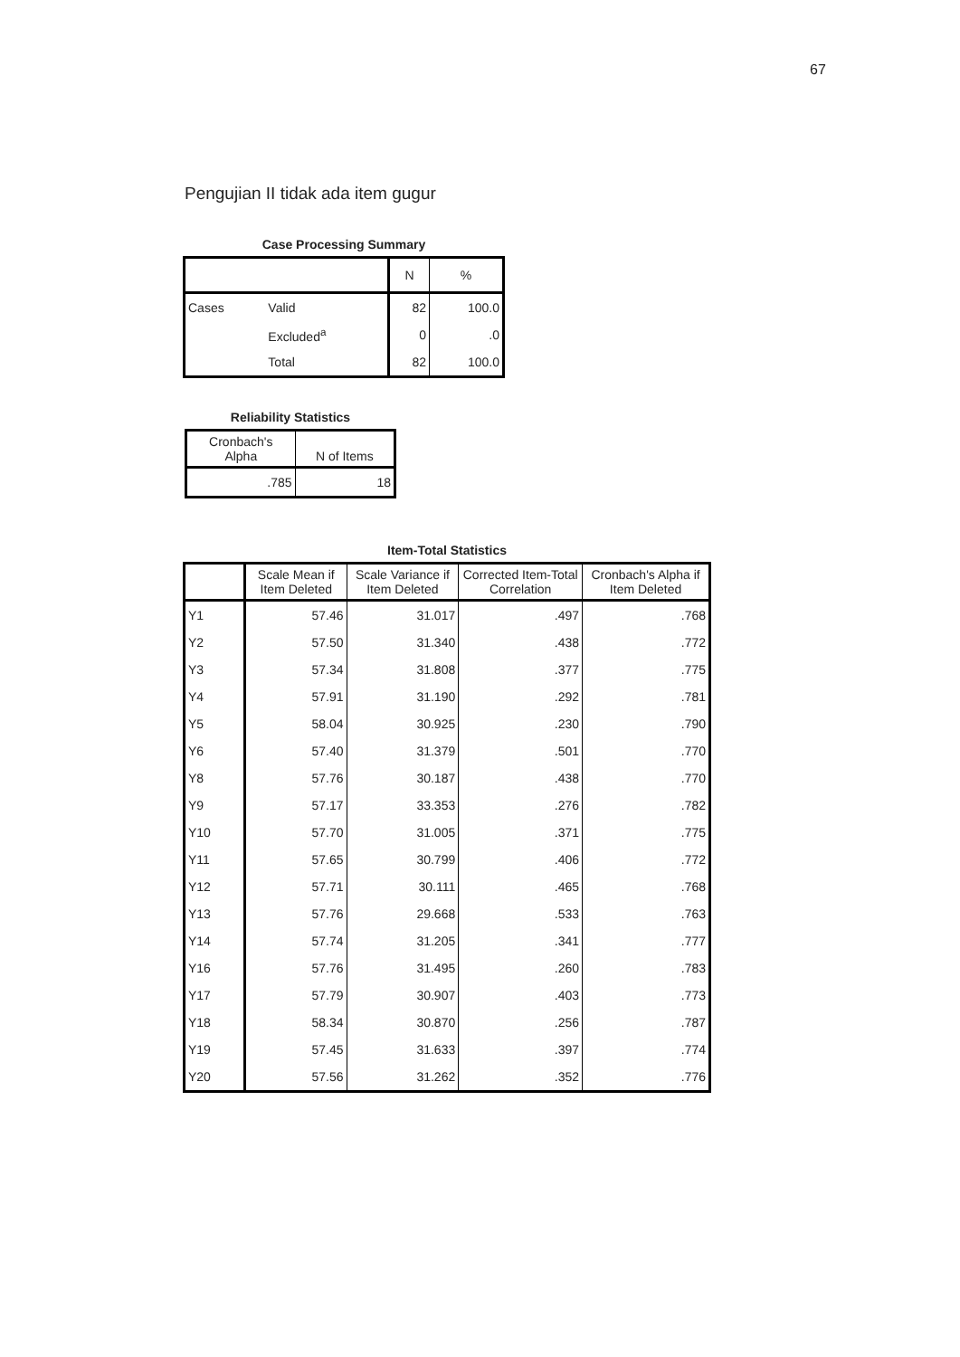67
Pengujian II tidak ada item gugur
Case Processing Summary
| | | N | % |
| --- | --- | --- | --- |
| Cases | Valid | 82 | 100.0 |
| | Excluded<sup>a</sup> | 0 | .0 |
| | Total | 82 | 100.0 |
Reliability Statistics
| Cronbach's Alpha | N of Items |
| --- | --- |
| .785 | 18 |
Item-Total Statistics
| | Scale Mean if Item Deleted | Scale Variance if Item Deleted | Corrected Item-Total Correlation | Cronbach's Alpha if Item Deleted |
| --- | --- | --- | --- | --- |
| Y1 | 57.46 | 31.017 | .497 | .768 |
| Y2 | 57.50 | 31.340 | .438 | .772 |
| Y3 | 57.34 | 31.808 | .377 | .775 |
| Y4 | 57.91 | 31.190 | .292 | .781 |
| Y5 | 58.04 | 30.925 | .230 | .790 |
| Y6 | 57.40 | 31.379 | .501 | .770 |
| Y8 | 57.76 | 30.187 | .438 | .770 |
| Y9 | 57.17 | 33.353 | .276 | .782 |
| Y10 | 57.70 | 31.005 | .371 | .775 |
| Y11 | 57.65 | 30.799 | .406 | .772 |
| Y12 | 57.71 | 30.111 | .465 | .768 |
| Y13 | 57.76 | 29.668 | .533 | .763 |
| Y14 | 57.74 | 31.205 | .341 | .777 |
| Y16 | 57.76 | 31.495 | .260 | .783 |
| Y17 | 57.79 | 30.907 | .403 | .773 |
| Y18 | 58.34 | 30.870 | .256 | .787 |
| Y19 | 57.45 | 31.633 | .397 | .774 |
| Y20 | 57.56 | 31.262 | .352 | .776 |